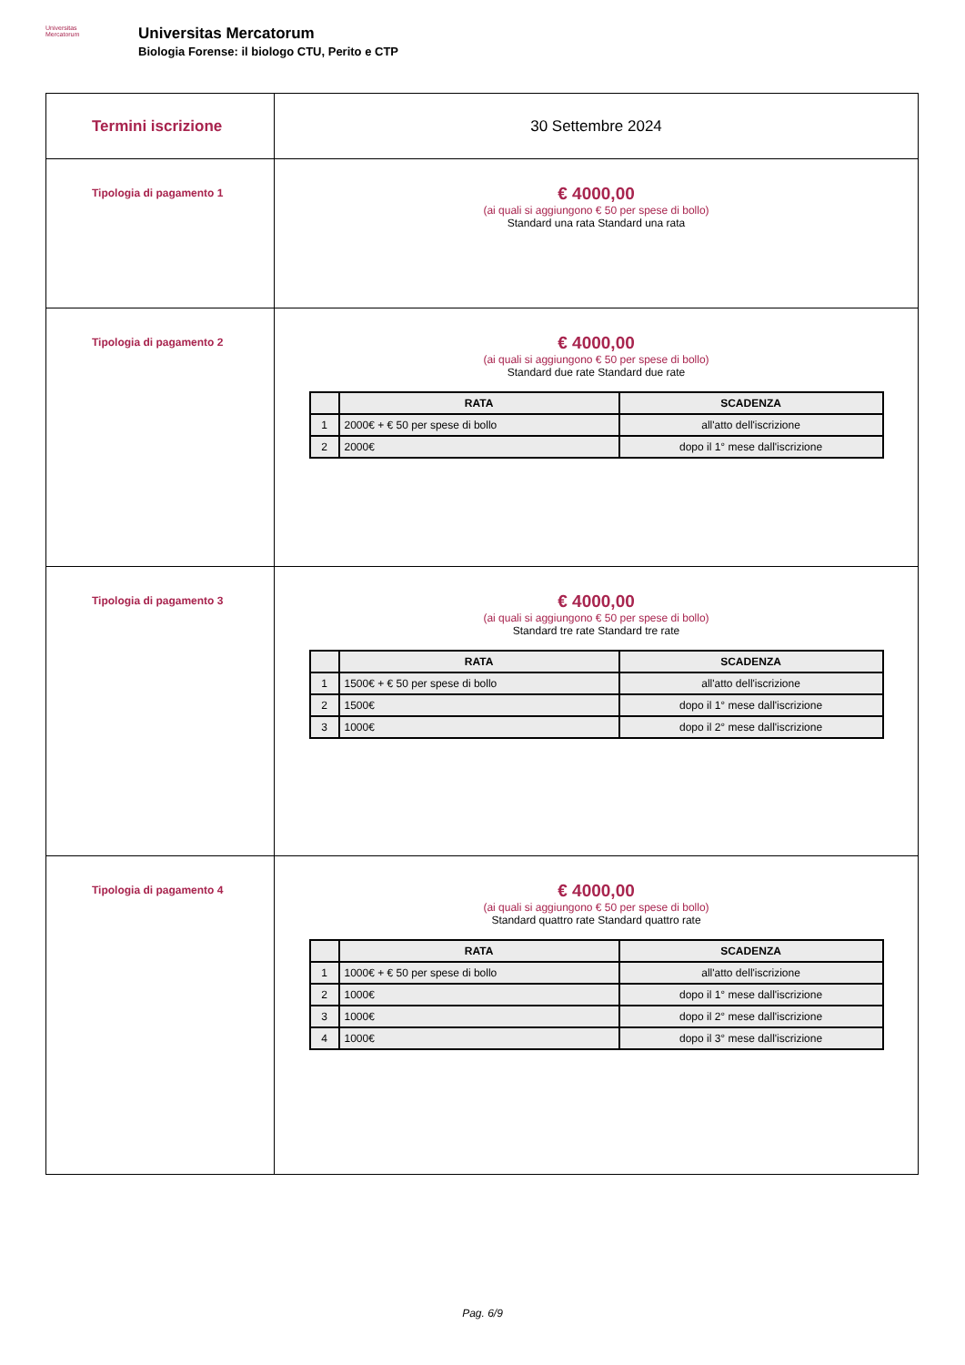Universitas
Mercatorum
Universitas Mercatorum
Biologia Forense: il biologo CTU, Perito e CTP
| Termini iscrizione | 30 Settembre 2024 |
| Tipologia di pagamento 1 | € 4000,00 (ai quali si aggiungono € 50 per spese di bollo) Standard una rata Standard una rata |
| Tipologia di pagamento 2 | € 4000,00 (ai quali si aggiungono € 50 per spese di bollo) Standard due rate Standard due rate / / RATA / SCADENZA / / --- / --- / --- / / 1 / 2000€ + € 50 per spese di bollo / all'atto dell'iscrizione / / 2 / 2000€ / dopo il 1° mese dall'iscrizione / |
| Tipologia di pagamento 3 | € 4000,00 (ai quali si aggiungono € 50 per spese di bollo) Standard tre rate Standard tre rate / / RATA / SCADENZA / / --- / --- / --- / / 1 / 1500€ + € 50 per spese di bollo / all'atto dell'iscrizione / / 2 / 1500€ / dopo il 1° mese dall'iscrizione / / 3 / 1000€ / dopo il 2° mese dall'iscrizione / |
| Tipologia di pagamento 4 | € 4000,00 (ai quali si aggiungono € 50 per spese di bollo) Standard quattro rate Standard quattro rate / / RATA / SCADENZA / / --- / --- / --- / / 1 / 1000€ + € 50 per spese di bollo / all'atto dell'iscrizione / / 2 / 1000€ / dopo il 1° mese dall'iscrizione / / 3 / 1000€ / dopo il 2° mese dall'iscrizione / / 4 / 1000€ / dopo il 3° mese dall'iscrizione / |
Pag. 6/9